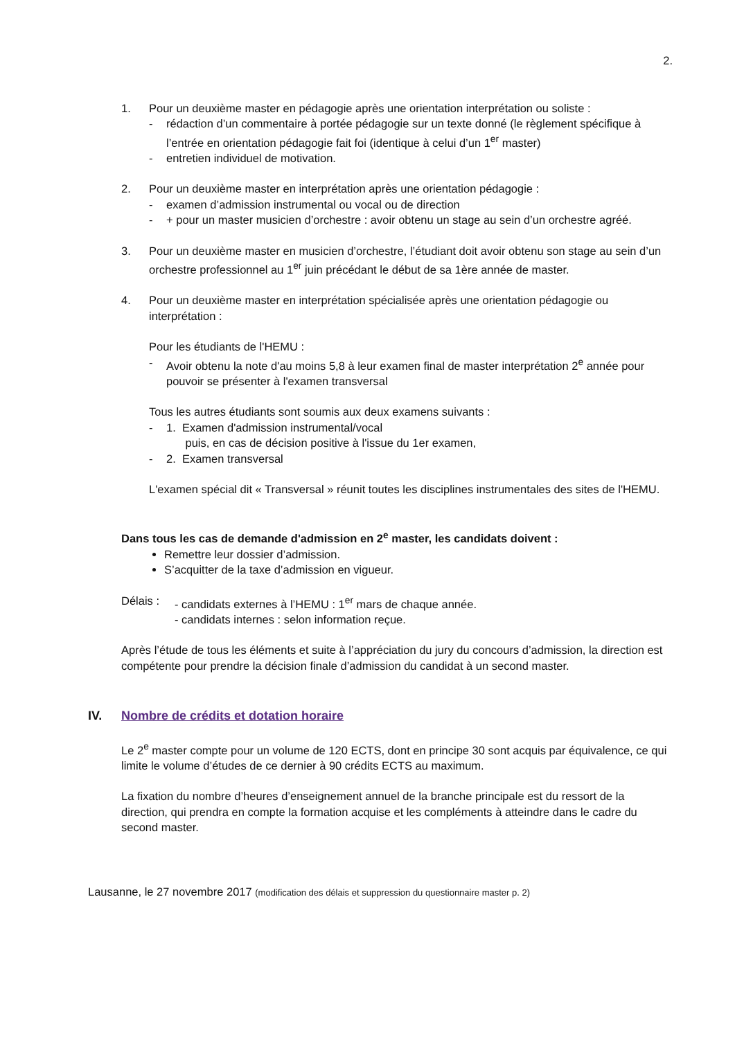2.
1. Pour un deuxième master en pédagogie après une orientation interprétation ou soliste :
- rédaction d’un commentaire à portée pédagogie sur un texte donné (le règlement spécifique à l’entrée en orientation pédagogie fait foi (identique à celui d’un 1<sup>er</sup> master)
- entretien individuel de motivation.
2. Pour un deuxième master en interprétation après une orientation pédagogie :
- examen d’admission instrumental ou vocal ou de direction
- + pour un master musicien d’orchestre : avoir obtenu un stage au sein d’un orchestre agréé.
3. Pour un deuxième master en musicien d’orchestre, l’étudiant doit avoir obtenu son stage au sein d’un orchestre professionnel au 1<sup>er</sup> juin précédant le début de sa 1ère année de master.
4. Pour un deuxième master en interprétation spécialisée après une orientation pédagogie ou interprétation :
Pour les étudiants de l'HEMU :
- Avoir obtenu la note d'au moins 5,8 à leur examen final de master interprétation 2<sup>e</sup> année pour pouvoir se présenter à l'examen transversal
Tous les autres étudiants sont soumis aux deux examens suivants :
- 1. Examen d'admission instrumental/vocal
puis, en cas de décision positive à l'issue du 1er examen,
- 2. Examen transversal
L'examen spécial dit « Transversal » réunit toutes les disciplines instrumentales des sites de l'HEMU.
Dans tous les cas de demande d'admission en 2<sup>e</sup> master, les candidats doivent :
Remettre leur dossier d’admission.
S’acquitter de la taxe d’admission en vigueur.
Délais : - candidats externes à l’HEMU : 1<sup>er</sup> mars de chaque année.
- candidats internes : selon information reçue.
Après l’étude de tous les éléments et suite à l’appréciation du jury du concours d’admission, la direction est compétente pour prendre la décision finale d’admission du candidat à un second master.
IV. Nombre de crédits et dotation horaire
Le 2<sup>e</sup> master compte pour un volume de 120 ECTS, dont en principe 30 sont acquis par équivalence, ce qui limite le volume d’études de ce dernier à 90 crédits ECTS au maximum.
La fixation du nombre d’heures d’enseignement annuel de la branche principale est du ressort de la direction, qui prendra en compte la formation acquise et les compléments à atteindre dans le cadre du second master.
Lausanne, le 27 novembre 2017 (modification des délais et suppression du questionnaire master p. 2)